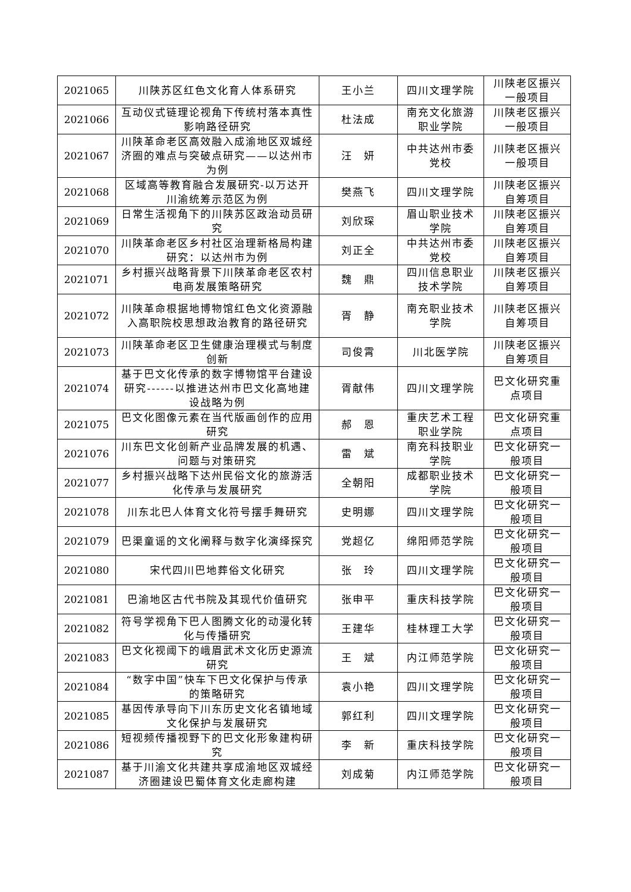| 2021065 | 川陕苏区红色文化育人体系研究 | 王小兰 | 四川文理学院 | 川陕老区振兴一般项目 |
| 2021066 | 互动仪式链理论视角下传统村落本真性影响路径研究 | 杜法成 | 南充文化旅游职业学院 | 川陕老区振兴一般项目 |
| 2021067 | 川陕革命老区高效融入成渝地区双城经济圈的难点与突破点研究——以达州市为例 | 汪 妍 | 中共达州市委党校 | 川陕老区振兴一般项目 |
| 2021068 | 区域高等教育融合发展研究-以万达开川渝统筹示范区为例 | 樊燕飞 | 四川文理学院 | 川陕老区振兴自筹项目 |
| 2021069 | 日常生活视角下的川陕苏区政治动员研究 | 刘欣琛 | 眉山职业技术学院 | 川陕老区振兴自筹项目 |
| 2021070 | 川陕革命老区乡村社区治理新格局构建研究：以达州市为例 | 刘正全 | 中共达州市委党校 | 川陕老区振兴自筹项目 |
| 2021071 | 乡村振兴战略背景下川陕革命老区农村电商发展策略研究 | 魏 鼎 | 四川信息职业技术学院 | 川陕老区振兴自筹项目 |
| 2021072 | 川陕革命根据地博物馆红色文化资源融入高职院校思想政治教育的路径研究 | 胥 静 | 南充职业技术学院 | 川陕老区振兴自筹项目 |
| 2021073 | 川陕革命老区卫生健康治理模式与制度创新 | 司俊霄 | 川北医学院 | 川陕老区振兴自筹项目 |
| 2021074 | 基于巴文化传承的数字博物馆平台建设研究------以推进达州市巴文化高地建设战略为例 | 胥献伟 | 四川文理学院 | 巴文化研究重点项目 |
| 2021075 | 巴文化图像元素在当代版画创作的应用研究 | 郝 恩 | 重庆艺术工程职业学院 | 巴文化研究重点项目 |
| 2021076 | 川东巴文化创新产业品牌发展的机遇、问题与对策研究 | 雷 斌 | 南充科技职业学院 | 巴文化研究一般项目 |
| 2021077 | 乡村振兴战略下达州民俗文化的旅游活化传承与发展研究 | 全朝阳 | 成都职业技术学院 | 巴文化研究一般项目 |
| 2021078 | 川东北巴人体育文化符号摆手舞研究 | 史明娜 | 四川文理学院 | 巴文化研究一般项目 |
| 2021079 | 巴渠童谣的文化阐释与数字化演绎探究 | 党超亿 | 绵阳师范学院 | 巴文化研究一般项目 |
| 2021080 | 宋代四川巴地葬俗文化研究 | 张 玲 | 四川文理学院 | 巴文化研究一般项目 |
| 2021081 | 巴渝地区古代书院及其现代价值研究 | 张申平 | 重庆科技学院 | 巴文化研究一般项目 |
| 2021082 | 符号学视角下巴人图腾文化的动漫化转化与传播研究 | 王建华 | 桂林理工大学 | 巴文化研究一般项目 |
| 2021083 | 巴文化视阈下的峨眉武术文化历史源流研究 | 王 斌 | 内江师范学院 | 巴文化研究一般项目 |
| 2021084 | “数字中国”快车下巴文化保护与传承的策略研究 | 袁小艳 | 四川文理学院 | 巴文化研究一般项目 |
| 2021085 | 基因传承导向下川东历史文化名镇地域文化保护与发展研究 | 郭红利 | 四川文理学院 | 巴文化研究一般项目 |
| 2021086 | 短视频传播视野下的巴文化形象建构研究 | 李 新 | 重庆科技学院 | 巴文化研究一般项目 |
| 2021087 | 基于川渝文化共建共享成渝地区双城经济圈建设巴蜀体育文化走廊构建 | 刘成菊 | 内江师范学院 | 巴文化研究一般项目 |